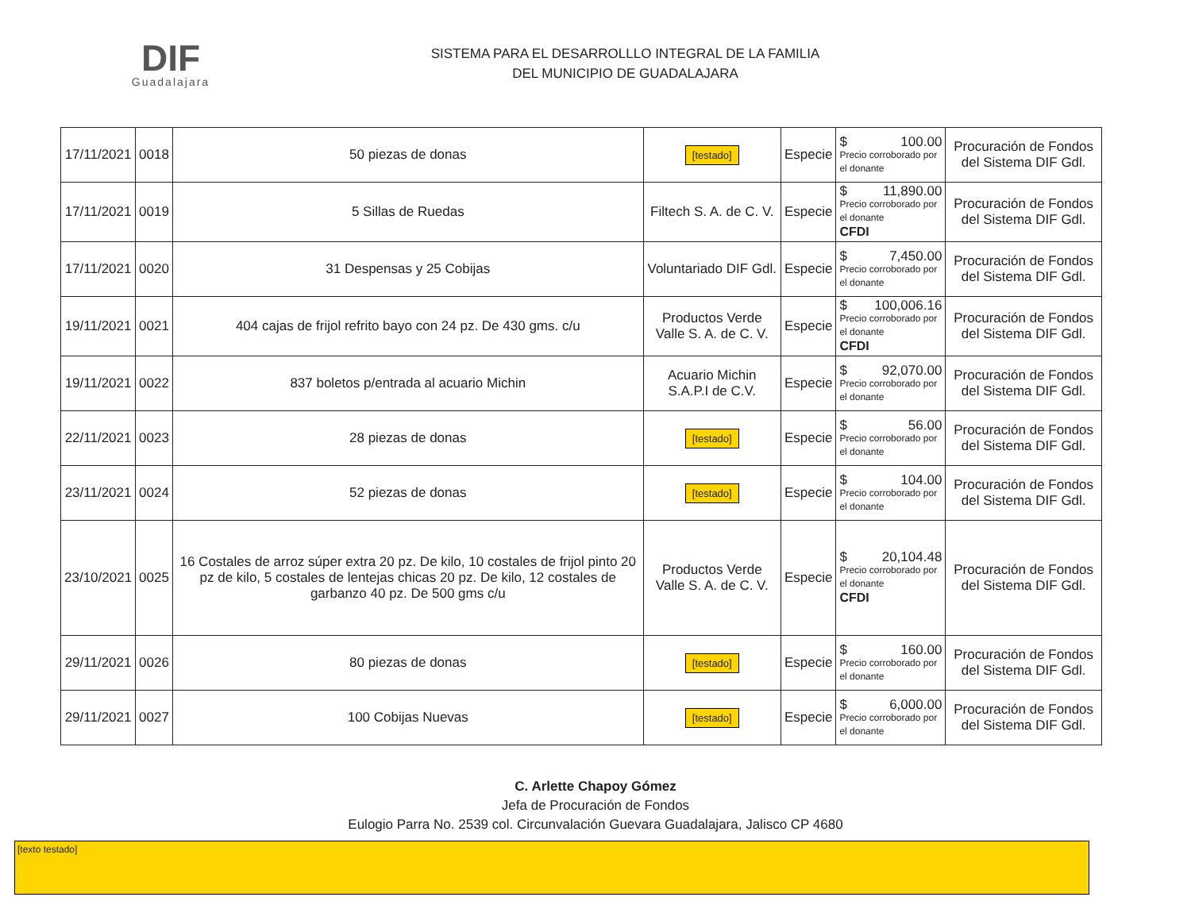DIF
Guadalajara
SISTEMA PARA EL DESARROLLLO INTEGRAL DE LA FAMILIA
DEL MUNICIPIO DE GUADALAJARA
| 17/11/2021 | 0018 | 50 piezas de donas | [testado] | Especie | $ 100.00 Precio corroborado por el donante | Procuración de Fondos del Sistema DIF Gdl. |
| 17/11/2021 | 0019 | 5 Sillas de Ruedas | Filtech S. A. de C. V. | Especie | $ 11,890.00 Precio corroborado por el donante CFDI | Procuración de Fondos del Sistema DIF Gdl. |
| 17/11/2021 | 0020 | 31 Despensas y 25 Cobijas | Voluntariado DIF Gdl. | Especie | $ 7,450.00 Precio corroborado por el donante | Procuración de Fondos del Sistema DIF Gdl. |
| 19/11/2021 | 0021 | 404 cajas de frijol refrito bayo con 24 pz. De 430 gms. c/u | Productos Verde Valle S. A. de C. V. | Especie | $ 100,006.16 Precio corroborado por el donante CFDI | Procuración de Fondos del Sistema DIF Gdl. |
| 19/11/2021 | 0022 | 837 boletos p/entrada al acuario Michin | Acuario Michin S.A.P.I de C.V. | Especie | $ 92,070.00 Precio corroborado por el donante | Procuración de Fondos del Sistema DIF Gdl. |
| 22/11/2021 | 0023 | 28 piezas de donas | [testado] | Especie | $ 56.00 Precio corroborado por el donante | Procuración de Fondos del Sistema DIF Gdl. |
| 23/11/2021 | 0024 | 52 piezas de donas | [testado] | Especie | $ 104.00 Precio corroborado por el donante | Procuración de Fondos del Sistema DIF Gdl. |
| 23/10/2021 | 0025 | 16 Costales de arroz súper extra 20 pz. De kilo, 10 costales de frijol pinto 20 pz de kilo, 5 costales de lentejas chicas 20 pz. De kilo, 12 costales de garbanzo 40 pz. De 500 gms c/u | Productos Verde Valle S. A. de C. V. | Especie | $ 20,104.48 Precio corroborado por el donante CFDI | Procuración de Fondos del Sistema DIF Gdl. |
| 29/11/2021 | 0026 | 80 piezas de donas | [testado] | Especie | $ 160.00 Precio corroborado por el donante | Procuración de Fondos del Sistema DIF Gdl. |
| 29/11/2021 | 0027 | 100 Cobijas Nuevas | [testado] | Especie | $ 6,000.00 Precio corroborado por el donante | Procuración de Fondos del Sistema DIF Gdl. |
C. Arlette Chapoy Gómez
Jefa de Procuración de Fondos
Eulogio Parra No. 2539 col. Circunvalación Guevara Guadalajara, Jalisco CP 4680
[texto testado]